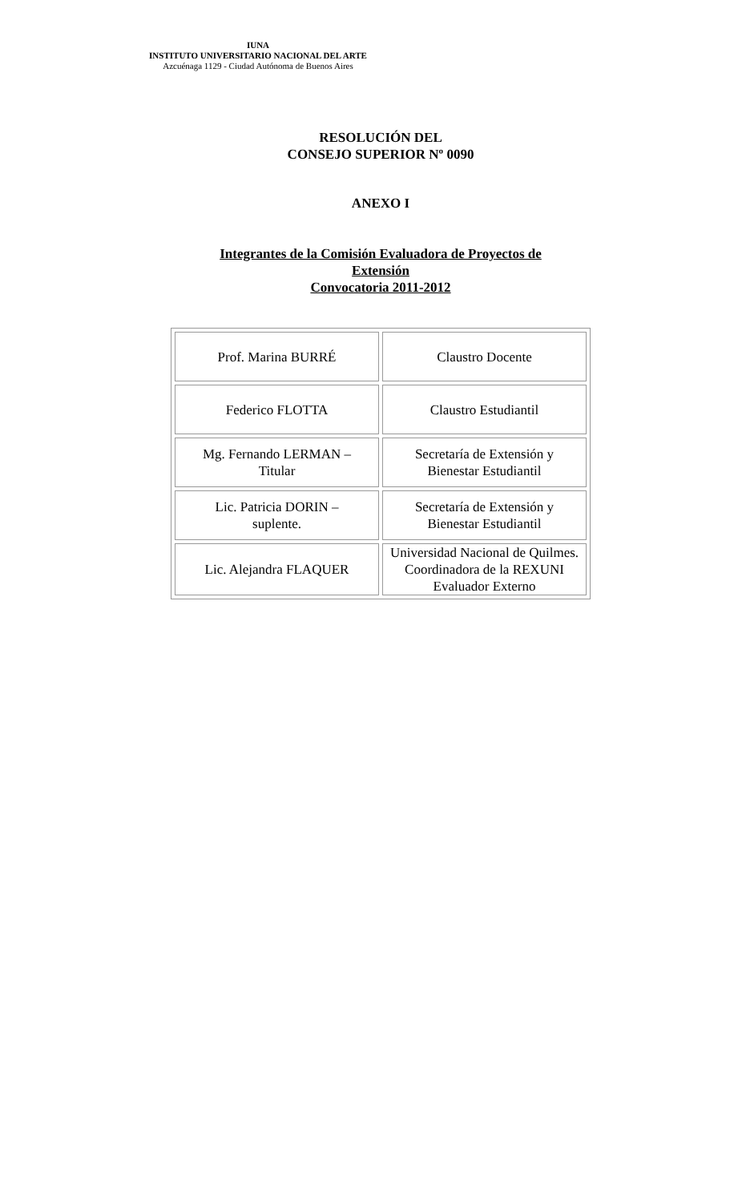IUNA
INSTITUTO UNIVERSITARIO NACIONAL DEL ARTE
Azcuénaga 1129 - Ciudad Autónoma de Buenos Aires
RESOLUCIÓN DEL
CONSEJO SUPERIOR Nº 0090
ANEXO I
Integrantes de la Comisión Evaluadora de Proyectos de Extensión
Convocatoria 2011-2012
| Prof. Marina BURRÉ | Claustro Docente |
| Federico FLOTTA | Claustro Estudiantil |
| Mg. Fernando LERMAN – Titular | Secretaría de Extensión y Bienestar Estudiantil |
| Lic. Patricia DORIN – suplente. | Secretaría de Extensión y Bienestar Estudiantil |
| Lic. Alejandra FLAQUER | Universidad Nacional de Quilmes. Coordinadora de la REXUNI Evaluador Externo |